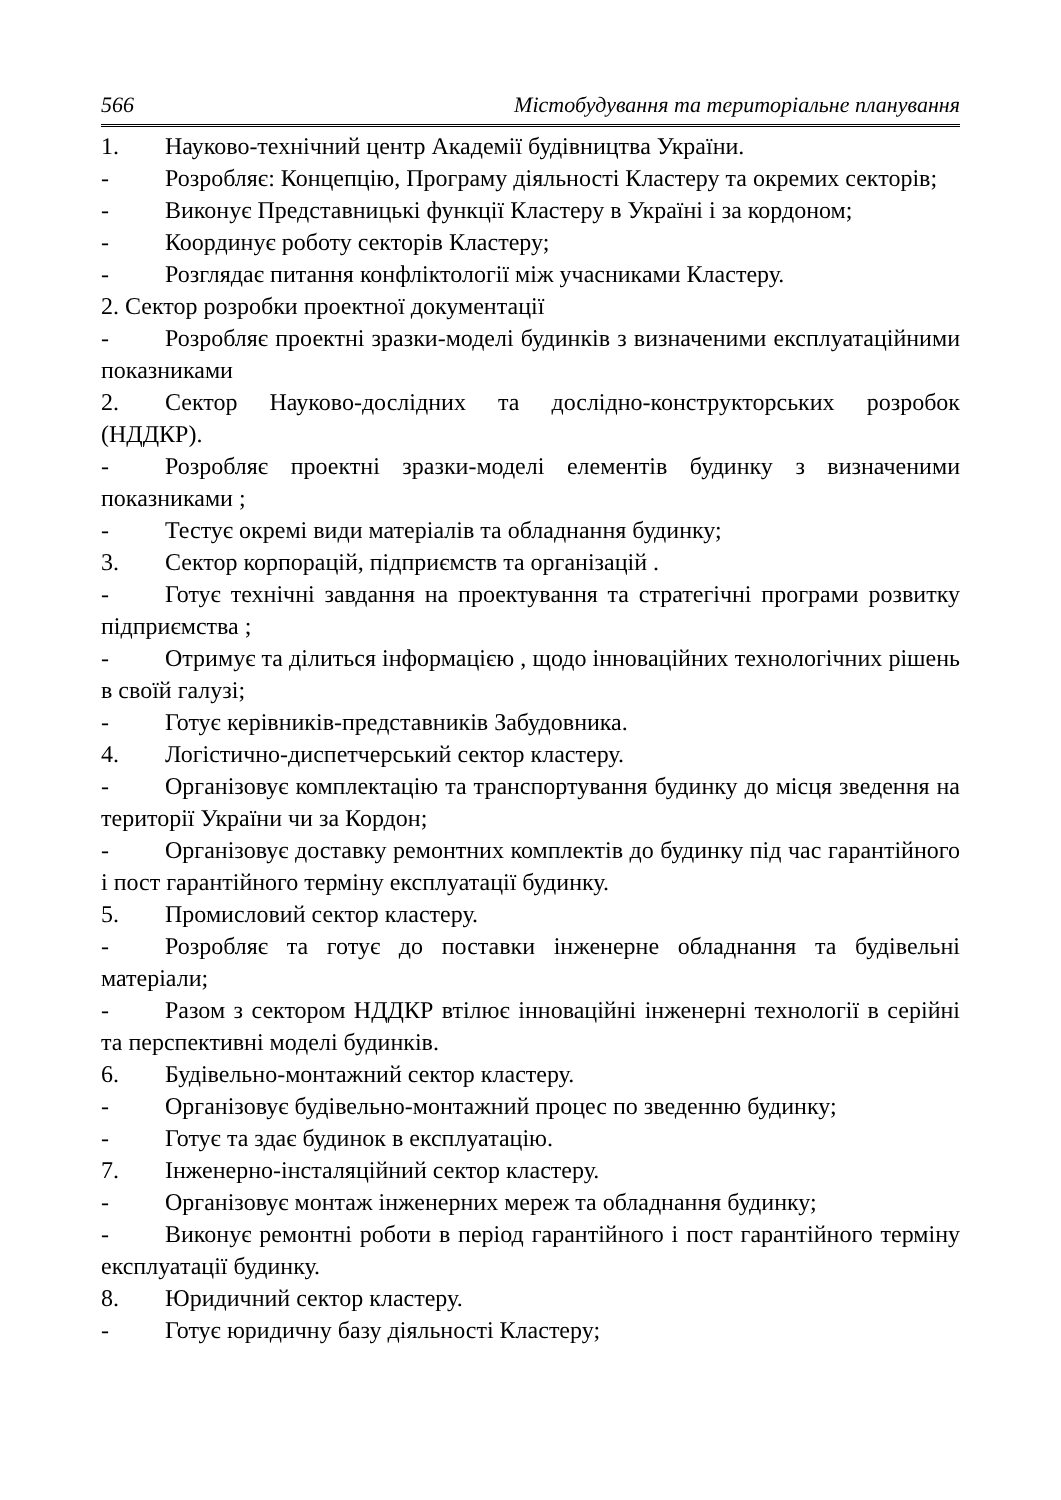566 Містобудування та територіальне планування
1. Науково-технічний центр Академії будівництва України.
- Розробляє: Концепцію, Програму діяльності Кластеру та окремих секторів;
- Виконує Представницькі функції Кластеру в Україні і за кордоном;
- Координує роботу секторів Кластеру;
- Розглядає питання конфліктології між учасниками Кластеру.
2. Сектор розробки проектної документації
- Розробляє проектні зразки-моделі будинків з визначеними експлуатаційними показниками
2. Сектор Науково-дослідних та дослідно-конструкторських розробок (НДДКР).
- Розробляє проектні зразки-моделі елементів будинку з визначеними показниками ;
- Тестує окремі види матеріалів та обладнання будинку;
3. Сектор корпорацій, підприємств та організацій .
- Готує технічні завдання на проектування та стратегічні програми розвитку підприємства ;
- Отримує та ділиться інформацією , щодо інноваційних технологічних рішень в своїй галузі;
- Готує керівників-представників Забудовника.
4. Логістично-диспетчерський сектор кластеру.
- Організовує комплектацію та транспортування будинку до місця зведення на території України чи за Кордон;
- Організовує доставку ремонтних комплектів до будинку під час гарантійного і пост гарантійного терміну експлуатації будинку.
5. Промисловий сектор кластеру.
- Розробляє та готує до поставки інженерне обладнання та будівельні матеріали;
- Разом з сектором НДДКР втілює інноваційні інженерні технології в серійні та перспективні моделі будинків.
6. Будівельно-монтажний сектор кластеру.
- Організовує будівельно-монтажний процес по зведенню будинку;
- Готує та здає будинок в експлуатацію.
7. Інженерно-інсталяційний сектор кластеру.
- Організовує монтаж інженерних мереж та обладнання будинку;
- Виконує ремонтні роботи в період гарантійного і пост гарантійного терміну експлуатації будинку.
8. Юридичний сектор кластеру.
- Готує юридичну базу діяльності Кластеру;